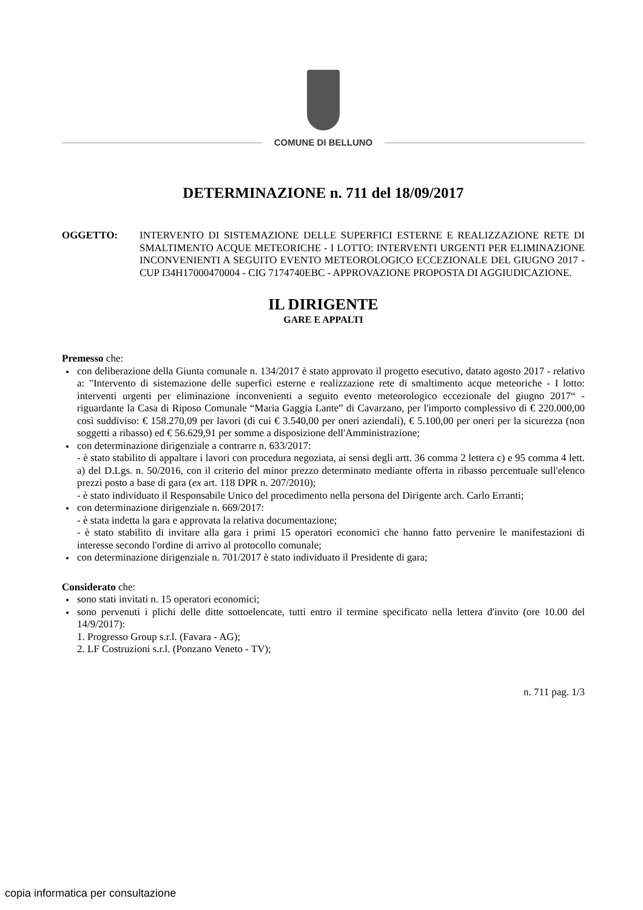COMUNE DI BELLUNO
DETERMINAZIONE n. 711 del 18/09/2017
OGGETTO: INTERVENTO DI SISTEMAZIONE DELLE SUPERFICI ESTERNE E REALIZZAZIONE RETE DI SMALTIMENTO ACQUE METEORICHE - I LOTTO: INTERVENTI URGENTI PER ELIMINAZIONE INCONVENIENTI A SEGUITO EVENTO METEOROLOGICO ECCEZIONALE DEL GIUGNO 2017 - CUP I34H17000470004 - CIG 7174740EBC - APPROVAZIONE PROPOSTA DI AGGIUDICAZIONE.
IL DIRIGENTE
GARE E APPALTI
Premesso che:
con deliberazione della Giunta comunale n. 134/2017 è stato approvato il progetto esecutivo, datato agosto 2017 - relativo a: "Intervento di sistemazione delle superfici esterne e realizzazione rete di smaltimento acque meteoriche - I lotto: interventi urgenti per eliminazione inconvenienti a seguito evento meteorologico eccezionale del giugno 2017“ - riguardante la Casa di Riposo Comunale “Maria Gaggia Lante” di Cavarzano, per l'importo complessivo di € 220.000,00 così suddiviso: € 158.270,09 per lavori (di cui € 3.540,00 per oneri aziendali), € 5.100,00 per oneri per la sicurezza (non soggetti a ribasso) ed € 56.629,91 per somme a disposizione dell'Amministrazione;
con determinazione dirigenziale a contrarre n. 633/2017:
- è stato stabilito di appaltare i lavori con procedura negoziata, ai sensi degli artt. 36 comma 2 lettera c) e 95 comma 4 lett. a) del D.Lgs. n. 50/2016, con il criterio del minor prezzo determinato mediante offerta in ribasso percentuale sull'elenco prezzi posto a base di gara (ex art. 118 DPR n. 207/2010);
- è stato individuato il Responsabile Unico del procedimento nella persona del Dirigente arch. Carlo Erranti;
con determinazione dirigenziale n. 669/2017:
- è stata indetta la gara e approvata la relativa documentazione;
- è stato stabilito di invitare alla gara i primi 15 operatori economici che hanno fatto pervenire le manifestazioni di interesse secondo l'ordine di arrivo al protocollo comunale;
con determinazione dirigenziale n. 701/2017 è stato individuato il Presidente di gara;
Considerato che:
sono stati invitati n. 15 operatori economici;
sono pervenuti i plichi delle ditte sottoelencate, tutti entro il termine specificato nella lettera d'invito (ore 10.00 del 14/9/2017):
1. Progresso Group s.r.l. (Favara - AG);
2. LF Costruzioni s.r.l. (Ponzano Veneto - TV);
n. 711 pag. 1/3
copia informatica per consultazione